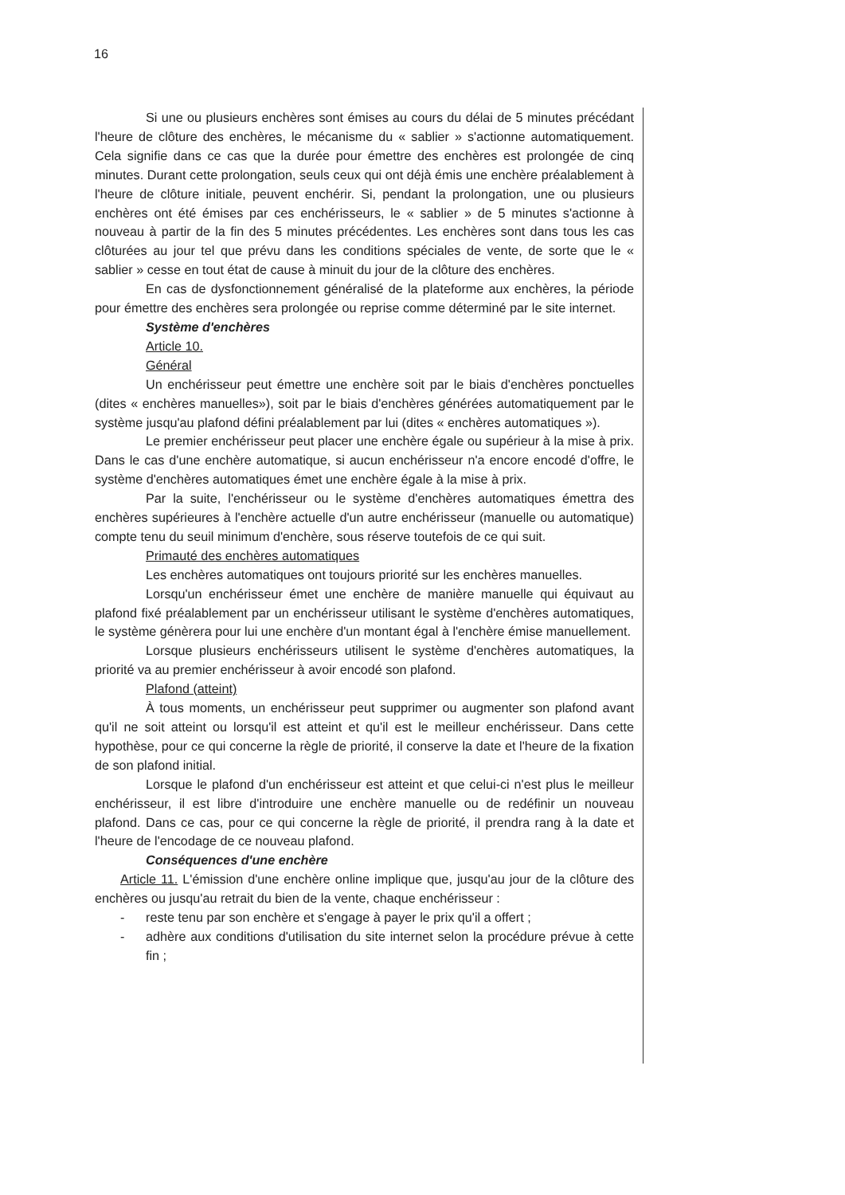16
Si une ou plusieurs enchères sont émises au cours du délai de 5 minutes précédant l'heure de clôture des enchères, le mécanisme du « sablier » s'actionne automatiquement. Cela signifie dans ce cas que la durée pour émettre des enchères est prolongée de cinq minutes. Durant cette prolongation, seuls ceux qui ont déjà émis une enchère préalablement à l'heure de clôture initiale, peuvent enchérir. Si, pendant la prolongation, une ou plusieurs enchères ont été émises par ces enchérisseurs, le « sablier » de 5 minutes s'actionne à nouveau à partir de la fin des 5 minutes précédentes. Les enchères sont dans tous les cas clôturées au jour tel que prévu dans les conditions spéciales de vente, de sorte que le « sablier » cesse en tout état de cause à minuit du jour de la clôture des enchères.
En cas de dysfonctionnement généralisé de la plateforme aux enchères, la période pour émettre des enchères sera prolongée ou reprise comme déterminé par le site internet.
Système d'enchères
Article 10.
Général
Un enchérisseur peut émettre une enchère soit par le biais d'enchères ponctuelles (dites « enchères manuelles»), soit par le biais d'enchères générées automatiquement par le système jusqu'au plafond défini préalablement par lui (dites « enchères automatiques »).
Le premier enchérisseur peut placer une enchère égale ou supérieur à la mise à prix. Dans le cas d'une enchère automatique, si aucun enchérisseur n'a encore encodé d'offre, le système d'enchères automatiques émet une enchère égale à la mise à prix.
Par la suite, l'enchérisseur ou le système d'enchères automatiques émettra des enchères supérieures à l'enchère actuelle d'un autre enchérisseur (manuelle ou automatique) compte tenu du seuil minimum d'enchère, sous réserve toutefois de ce qui suit.
Primauté des enchères automatiques
Les enchères automatiques ont toujours priorité sur les enchères manuelles.
Lorsqu'un enchérisseur émet une enchère de manière manuelle qui équivaut au plafond fixé préalablement par un enchérisseur utilisant le système d'enchères automatiques, le système génèrera pour lui une enchère d'un montant égal à l'enchère émise manuellement.
Lorsque plusieurs enchérisseurs utilisent le système d'enchères automatiques, la priorité va au premier enchérisseur à avoir encodé son plafond.
Plafond (atteint)
À tous moments, un enchérisseur peut supprimer ou augmenter son plafond avant qu'il ne soit atteint ou lorsqu'il est atteint et qu'il est le meilleur enchérisseur. Dans cette hypothèse, pour ce qui concerne la règle de priorité, il conserve la date et l'heure de la fixation de son plafond initial.
Lorsque le plafond d'un enchérisseur est atteint et que celui-ci n'est plus le meilleur enchérisseur, il est libre d'introduire une enchère manuelle ou de redéfinir un nouveau plafond. Dans ce cas, pour ce qui concerne la règle de priorité, il prendra rang à la date et l'heure de l'encodage de ce nouveau plafond.
Conséquences d'une enchère
Article 11. L'émission d'une enchère online implique que, jusqu'au jour de la clôture des enchères ou jusqu'au retrait du bien de la vente, chaque enchérisseur :
- reste tenu par son enchère et s'engage à payer le prix qu'il a offert ;
- adhère aux conditions d'utilisation du site internet selon la procédure prévue à cette fin ;